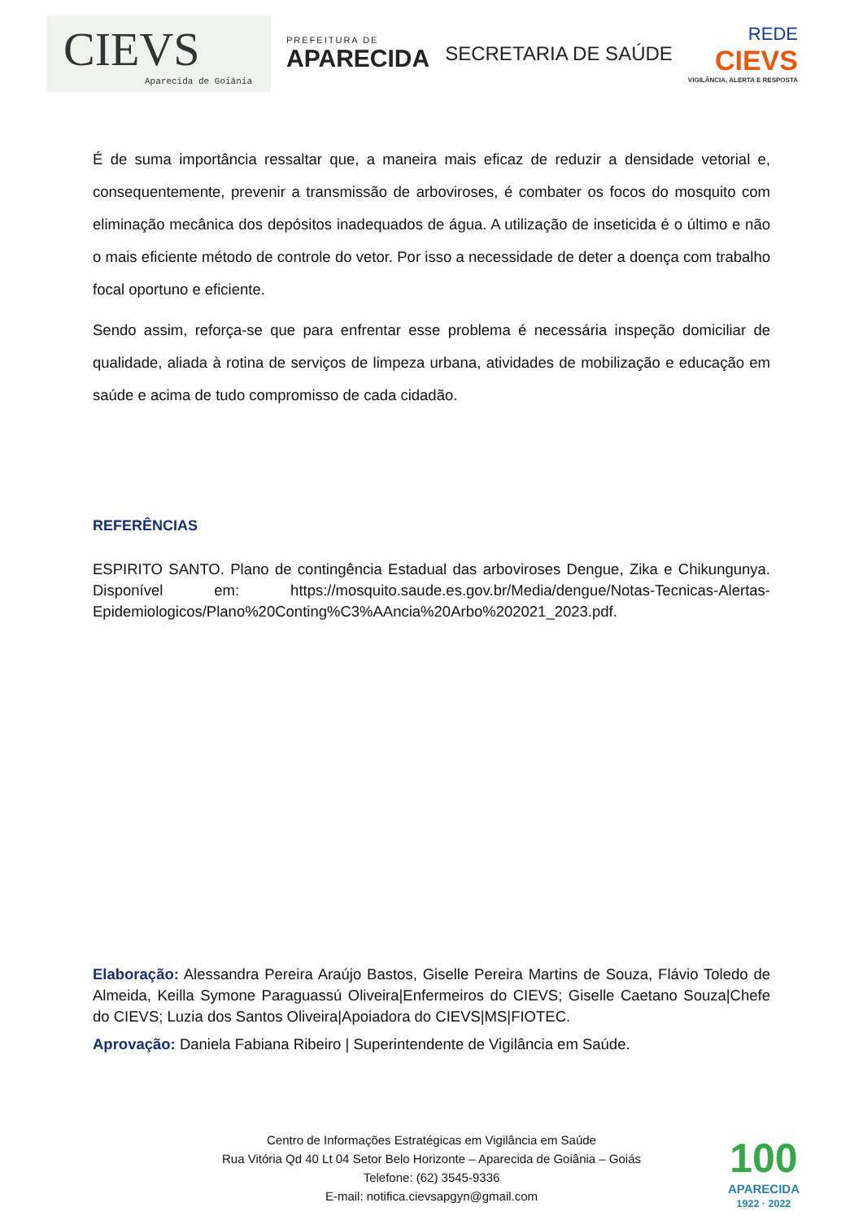CIEVS
Aparecida de Goiânia
PREFEITURA DE
APARECIDA
SECRETARIA DE SAÚDE
REDE
CIEVS
VIGILÂNCIA, ALERTA E RESPOSTA
É de suma importância ressaltar que, a maneira mais eficaz de reduzir a densidade vetorial e, consequentemente, prevenir a transmissão de arboviroses, é combater os focos do mosquito com eliminação mecânica dos depósitos inadequados de água. A utilização de inseticida é o último e não o mais eficiente método de controle do vetor. Por isso a necessidade de deter a doença com trabalho focal oportuno e eficiente.
Sendo assim, reforça-se que para enfrentar esse problema é necessária inspeção domiciliar de qualidade, aliada à rotina de serviços de limpeza urbana, atividades de mobilização e educação em saúde e acima de tudo compromisso de cada cidadão.
REFERÊNCIAS
ESPIRITO SANTO. Plano de contingência Estadual das arboviroses Dengue, Zika e Chikungunya. Disponível em: https://mosquito.saude.es.gov.br/Media/dengue/Notas-Tecnicas-Alertas-Epidemiologicos/Plano%20Conting%C3%AAncia%20Arbo%202021_2023.pdf.
Elaboração: Alessandra Pereira Araújo Bastos, Giselle Pereira Martins de Souza, Flávio Toledo de Almeida, Keilla Symone Paraguassú Oliveira|Enfermeiros do CIEVS; Giselle Caetano Souza|Chefe do CIEVS; Luzia dos Santos Oliveira|Apoiadora do CIEVS|MS|FIOTEC.
Aprovação: Daniela Fabiana Ribeiro | Superintendente de Vigilância em Saúde.
Centro de Informações Estratégicas em Vigilância em Saúde
Rua Vitória Qd 40 Lt 04 Setor Belo Horizonte – Aparecida de Goiânia – Goiás
Telefone: (62) 3545-9336
E-mail: notifica.cievsapgyn@gmail.com
100
APARECIDA
1922 · 2022